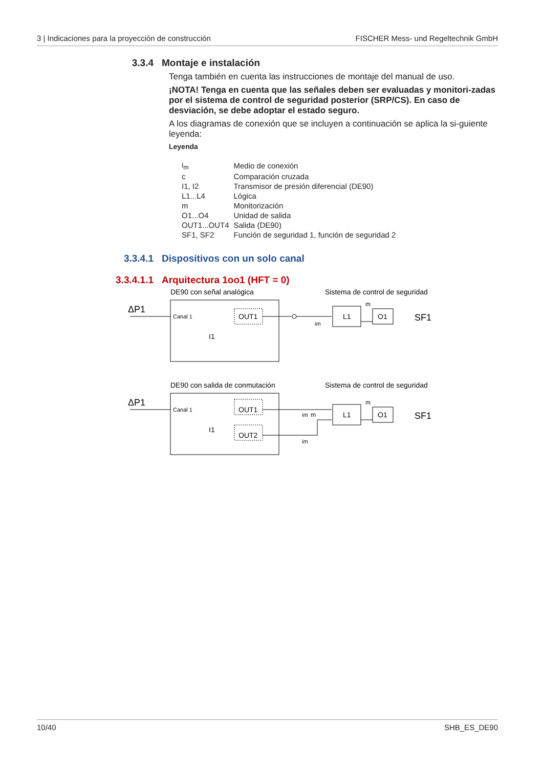3 | Indicaciones para la proyección de construcción FISCHER Mess- und Regeltechnik GmbH
3.3.4 Montaje e instalación
Tenga también en cuenta las instrucciones de montaje del manual de uso.
¡NOTA! Tenga en cuenta que las señales deben ser evaluadas y monitori-zadas por el sistema de control de seguridad posterior (SRP/CS). En caso de desviación, se debe adoptar el estado seguro.
A los diagramas de conexión que se incluyen a continuación se aplica la si-guiente leyenda:
Leyenda
| i<sub>m</sub> | Medio de conexión |
| c | Comparación cruzada |
| I1, I2 | Transmisor de presión diferencial (DE90) |
| L1...L4 | Lógica |
| m | Monitorización |
| O1...O4 | Unidad de salida |
| OUT1...OUT4 | Salida (DE90) |
| SF1, SF2 | Función de seguridad 1, función de seguridad 2 |
3.3.4.1 Dispositivos con un solo canal
3.3.4.1.1 Arquitectura 1oo1 (HFT = 0)
DE90 con señal analógica
Sistema de control de seguridad
ΔP1
Canal 1
OUT1
I1
im
L1
O1
m
SF1
DE90 con salida de conmutación
Sistema de control de seguridad
ΔP1
Canal 1
OUT1
OUT2
I1
im
m
im
L1
O1
m
SF1
10/40 SHB_ES_DE90